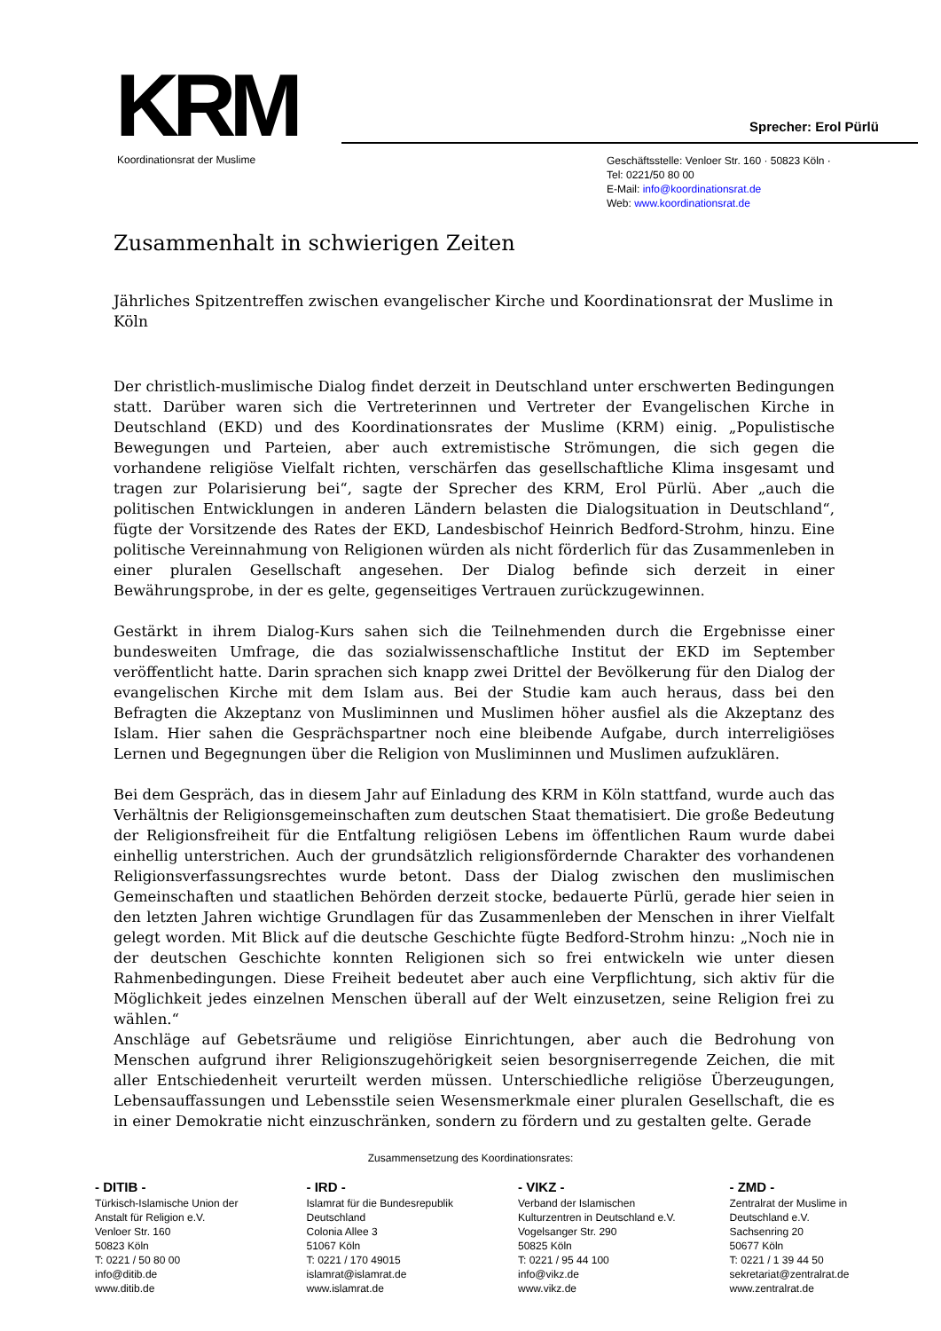KRM Koordinationsrat der Muslime
Sprecher: Erol Pürlü
Geschäftsstelle: Venloer Str. 160 · 50823 Köln ·
Tel: 0221/50 80 00
E-Mail: info@koordinationsrat.de
Web: www.koordinationsrat.de
Zusammenhalt in schwierigen Zeiten
Jährliches Spitzentreffen zwischen evangelischer Kirche und Koordinationsrat der Muslime in Köln
Der christlich-muslimische Dialog findet derzeit in Deutschland unter erschwerten Bedingungen statt. Darüber waren sich die Vertreterinnen und Vertreter der Evangelischen Kirche in Deutschland (EKD) und des Koordinationsrates der Muslime (KRM) einig. „Populistische Bewegungen und Parteien, aber auch extremistische Strömungen, die sich gegen die vorhandene religiöse Vielfalt richten, verschärfen das gesellschaftliche Klima insgesamt und tragen zur Polarisierung bei“, sagte der Sprecher des KRM, Erol Pürlü. Aber „auch die politischen Entwicklungen in anderen Ländern belasten die Dialogsituation in Deutschland“, fügte der Vorsitzende des Rates der EKD, Landesbischof Heinrich Bedford-Strohm, hinzu. Eine politische Vereinnahmung von Religionen würden als nicht förderlich für das Zusammenleben in einer pluralen Gesellschaft angesehen. Der Dialog befinde sich derzeit in einer Bewährungsprobe, in der es gelte, gegenseitiges Vertrauen zurückzugewinnen.
Gestärkt in ihrem Dialog-Kurs sahen sich die Teilnehmenden durch die Ergebnisse einer bundesweiten Umfrage, die das sozialwissenschaftliche Institut der EKD im September veröffentlicht hatte. Darin sprachen sich knapp zwei Drittel der Bevölkerung für den Dialog der evangelischen Kirche mit dem Islam aus. Bei der Studie kam auch heraus, dass bei den Befragten die Akzeptanz von Musliminnen und Muslimen höher ausfiel als die Akzeptanz des Islam. Hier sahen die Gesprächspartner noch eine bleibende Aufgabe, durch interreligiöses Lernen und Begegnungen über die Religion von Musliminnen und Muslimen aufzuklären.
Bei dem Gespräch, das in diesem Jahr auf Einladung des KRM in Köln stattfand, wurde auch das Verhältnis der Religionsgemeinschaften zum deutschen Staat thematisiert. Die große Bedeutung der Religionsfreiheit für die Entfaltung religiösen Lebens im öffentlichen Raum wurde dabei einhellig unterstrichen. Auch der grundsätzlich religionsfördernde Charakter des vorhandenen Religionsverfassungsrechtes wurde betont. Dass der Dialog zwischen den muslimischen Gemeinschaften und staatlichen Behörden derzeit stocke, bedauerte Pürlü, gerade hier seien in den letzten Jahren wichtige Grundlagen für das Zusammenleben der Menschen in ihrer Vielfalt gelegt worden. Mit Blick auf die deutsche Geschichte fügte Bedford-Strohm hinzu: „Noch nie in der deutschen Geschichte konnten Religionen sich so frei entwickeln wie unter diesen Rahmenbedingungen. Diese Freiheit bedeutet aber auch eine Verpflichtung, sich aktiv für die Möglichkeit jedes einzelnen Menschen überall auf der Welt einzusetzen, seine Religion frei zu wählen.“
Anschläge auf Gebetsräume und religiöse Einrichtungen, aber auch die Bedrohung von Menschen aufgrund ihrer Religionszugehörigkeit seien besorgniserregende Zeichen, die mit aller Entschiedenheit verurteilt werden müssen. Unterschiedliche religiöse Überzeugungen, Lebensauffassungen und Lebensstile seien Wesensmerkmale einer pluralen Gesellschaft, die es in einer Demokratie nicht einzuschränken, sondern zu fördern und zu gestalten gelte. Gerade
Zusammensetzung des Koordinationsrates:
- DITIB -
Türkisch-Islamische Union der
Anstalt für Religion e.V.
Venloer Str. 160
50823 Köln
T: 0221 / 50 80 00
info@ditib.de
www.ditib.de
- IRD -
Islamrat für die Bundesrepublik
Deutschland
Colonia Allee 3
51067 Köln
T: 0221 / 170 49015
islamrat@islamrat.de
www.islamrat.de
- VIKZ -
Verband der Islamischen
Kulturzentren in Deutschland e.V.
Vogelsanger Str. 290
50825 Köln
T: 0221 / 95 44 100
info@vikz.de
www.vikz.de
- ZMD -
Zentralrat der Muslime in
Deutschland e.V.
Sachsenring 20
50677 Köln
T: 0221 / 1 39 44 50
sekretariat@zentralrat.de
www.zentralrat.de